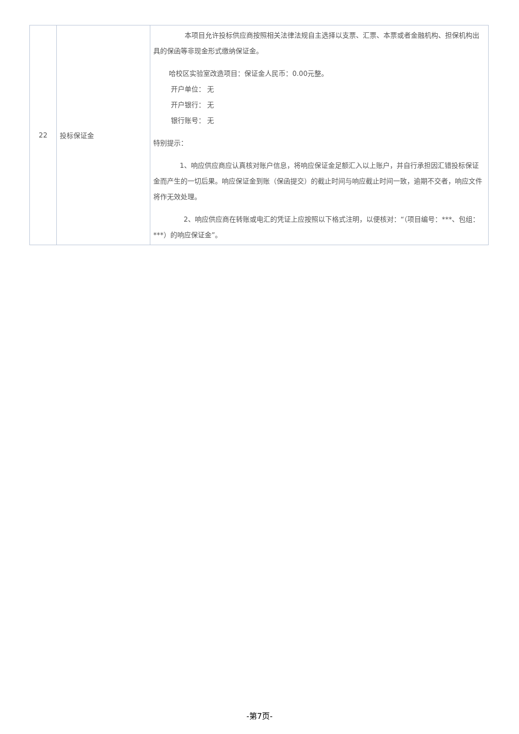| 22 | 投标保证金 | 本项目允许投标供应商按照相关法律法规自主选择以支票、汇票、本票或者金融机构、担保机构出具的保函等非现金形式缴纳保证金。 哈校区实验室改造项目：保证金人民币：0.00元整。 开户单位： 无 开户银行： 无 银行账号： 无 特别提示： 1、响应供应商应认真核对账户信息，将响应保证金足额汇入以上账户，并自行承担因汇错投标保证金而产生的一切后果。响应保证金到账（保函提交）的截止时间与响应截止时间一致，逾期不交者，响应文件将作无效处理。 2、响应供应商在转账或电汇的凭证上应按照以下格式注明，以便核对：“（项目编号：***、包组：***）的响应保证金”。 |
-第7页-